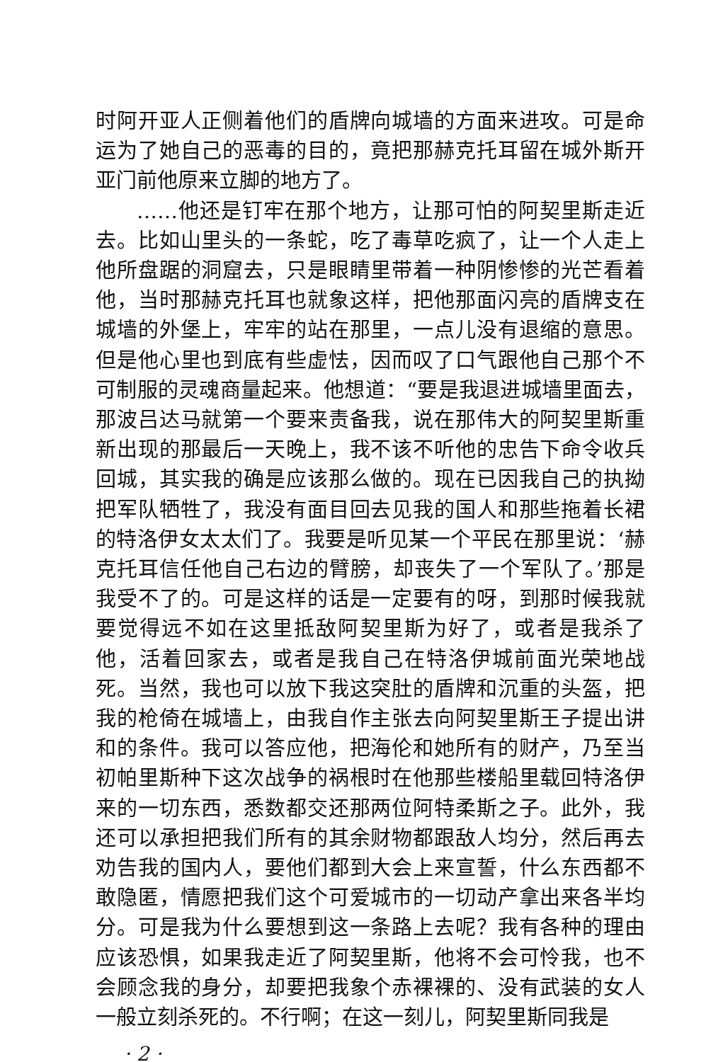时阿开亚人正侧着他们的盾牌向城墙的方面来进攻。可是命运为了她自己的恶毒的目的，竟把那赫克托耳留在城外斯开亚门前他原来立脚的地方了。
……他还是钉牢在那个地方，让那可怕的阿契里斯走近去。比如山里头的一条蛇，吃了毒草吃疯了，让一个人走上他所盘踞的洞窟去，只是眼睛里带着一种阴惨惨的光芒看着他，当时那赫克托耳也就象这样，把他那面闪亮的盾牌支在城墙的外堡上，牢牢的站在那里，一点儿没有退缩的意思。但是他心里也到底有些虚怯，因而叹了口气跟他自己那个不可制服的灵魂商量起来。他想道：“要是我退进城墙里面去，那波吕达马就第一个要来责备我，说在那伟大的阿契里斯重新出现的那最后一天晚上，我不该不听他的忠告下命令收兵回城，其实我的确是应该那么做的。现在已因我自己的执拗把军队牺牲了，我没有面目回去见我的国人和那些拖着长裙的特洛伊女太太们了。我要是听见某一个平民在那里说：‘赫克托耳信任他自己右边的臂膀，却丧失了一个军队了。’那是我受不了的。可是这样的话是一定要有的呀，到那时候我就要觉得远不如在这里抵敌阿契里斯为好了，或者是我杀了他，活着回家去，或者是我自己在特洛伊城前面光荣地战死。当然，我也可以放下我这突肚的盾牌和沉重的头盔，把我的枪倚在城墙上，由我自作主张去向阿契里斯王子提出讲和的条件。我可以答应他，把海伦和她所有的财产，乃至当初帕里斯种下这次战争的祸根时在他那些楼船里载回特洛伊来的一切东西，悉数都交还那两位阿特柔斯之子。此外，我还可以承担把我们所有的其余财物都跟敌人均分，然后再去劝告我的国内人，要他们都到大会上来宣誓，什么东西都不敢隐匿，情愿把我们这个可爱城市的一切动产拿出来各半均分。可是我为什么要想到这一条路上去呢？我有各种的理由应该恐惧，如果我走近了阿契里斯，他将不会可怜我，也不会顾念我的身分，却要把我象个赤裸裸的、没有武装的女人一般立刻杀死的。不行啊；在这一刻儿，阿契里斯同我是
· 2 ·